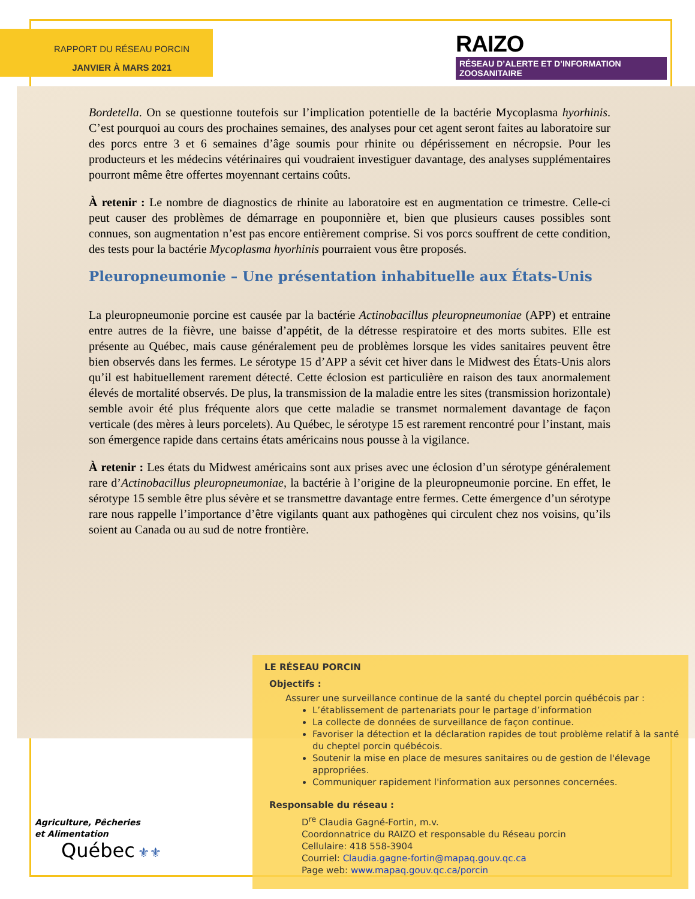RAPPORT DU RÉSEAU PORCIN
JANVIER À MARS 2021
RAIZO
RÉSEAU D’ALERTE ET D’INFORMATION ZOOSANITAIRE
Bordetella. On se questionne toutefois sur l’implication potentielle de la bactérie Mycoplasma hyorhinis. C’est pourquoi au cours des prochaines semaines, des analyses pour cet agent seront faites au laboratoire sur des porcs entre 3 et 6 semaines d’âge soumis pour rhinite ou dépérissement en nécropsie. Pour les producteurs et les médecins vétérinaires qui voudraient investiguer davantage, des analyses supplémentaires pourront même être offertes moyennant certains coûts.
À retenir : Le nombre de diagnostics de rhinite au laboratoire est en augmentation ce trimestre. Celle-ci peut causer des problèmes de démarrage en pouponnière et, bien que plusieurs causes possibles sont connues, son augmentation n’est pas encore entièrement comprise. Si vos porcs souffrent de cette condition, des tests pour la bactérie Mycoplasma hyorhinis pourraient vous être proposés.
Pleuropneumonie – Une présentation inhabituelle aux États-Unis
La pleuropneumonie porcine est causée par la bactérie Actinobacillus pleuropneumoniae (APP) et entraine entre autres de la fièvre, une baisse d’appétit, de la détresse respiratoire et des morts subites. Elle est présente au Québec, mais cause généralement peu de problèmes lorsque les vides sanitaires peuvent être bien observés dans les fermes. Le sérotype 15 d’APP a sévit cet hiver dans le Midwest des États-Unis alors qu’il est habituellement rarement détecté. Cette éclosion est particulière en raison des taux anormalement élevés de mortalité observés. De plus, la transmission de la maladie entre les sites (transmission horizontale) semble avoir été plus fréquente alors que cette maladie se transmet normalement davantage de façon verticale (des mères à leurs porcelets). Au Québec, le sérotype 15 est rarement rencontré pour l’instant, mais son émergence rapide dans certains états américains nous pousse à la vigilance.
À retenir : Les états du Midwest américains sont aux prises avec une éclosion d’un sérotype généralement rare d’Actinobacillus pleuropneumoniae, la bactérie à l’origine de la pleuropneumonie porcine. En effet, le sérotype 15 semble être plus sévère et se transmettre davantage entre fermes. Cette émergence d’un sérotype rare nous rappelle l’importance d’être vigilants quant aux pathogènes qui circulent chez nos voisins, qu’ils soient au Canada ou au sud de notre frontière.
LE RÉSEAU PORCIN
Objectifs :
Assurer une surveillance continue de la santé du cheptel porcin québécois par :
L’établissement de partenariats pour le partage d’information
La collecte de données de surveillance de façon continue.
Favoriser la détection et la déclaration rapides de tout problème relatif à la santé du cheptel porcin québécois.
Soutenir la mise en place de mesures sanitaires ou de gestion de l'élevage appropriées.
Communiquer rapidement l'information aux personnes concernées.
Responsable du réseau :
D<sup>re</sup> Claudia Gagné-Fortin, m.v.
Coordonnatrice du RAIZO et responsable du Réseau porcin
Cellulaire: 418 558-3904
Courriel: Claudia.gagne-fortin@mapaq.gouv.qc.ca
Page web: www.mapaq.gouv.qc.ca/porcin
Agriculture, Pêcheries
et Alimentation
Québec ⚜⚜